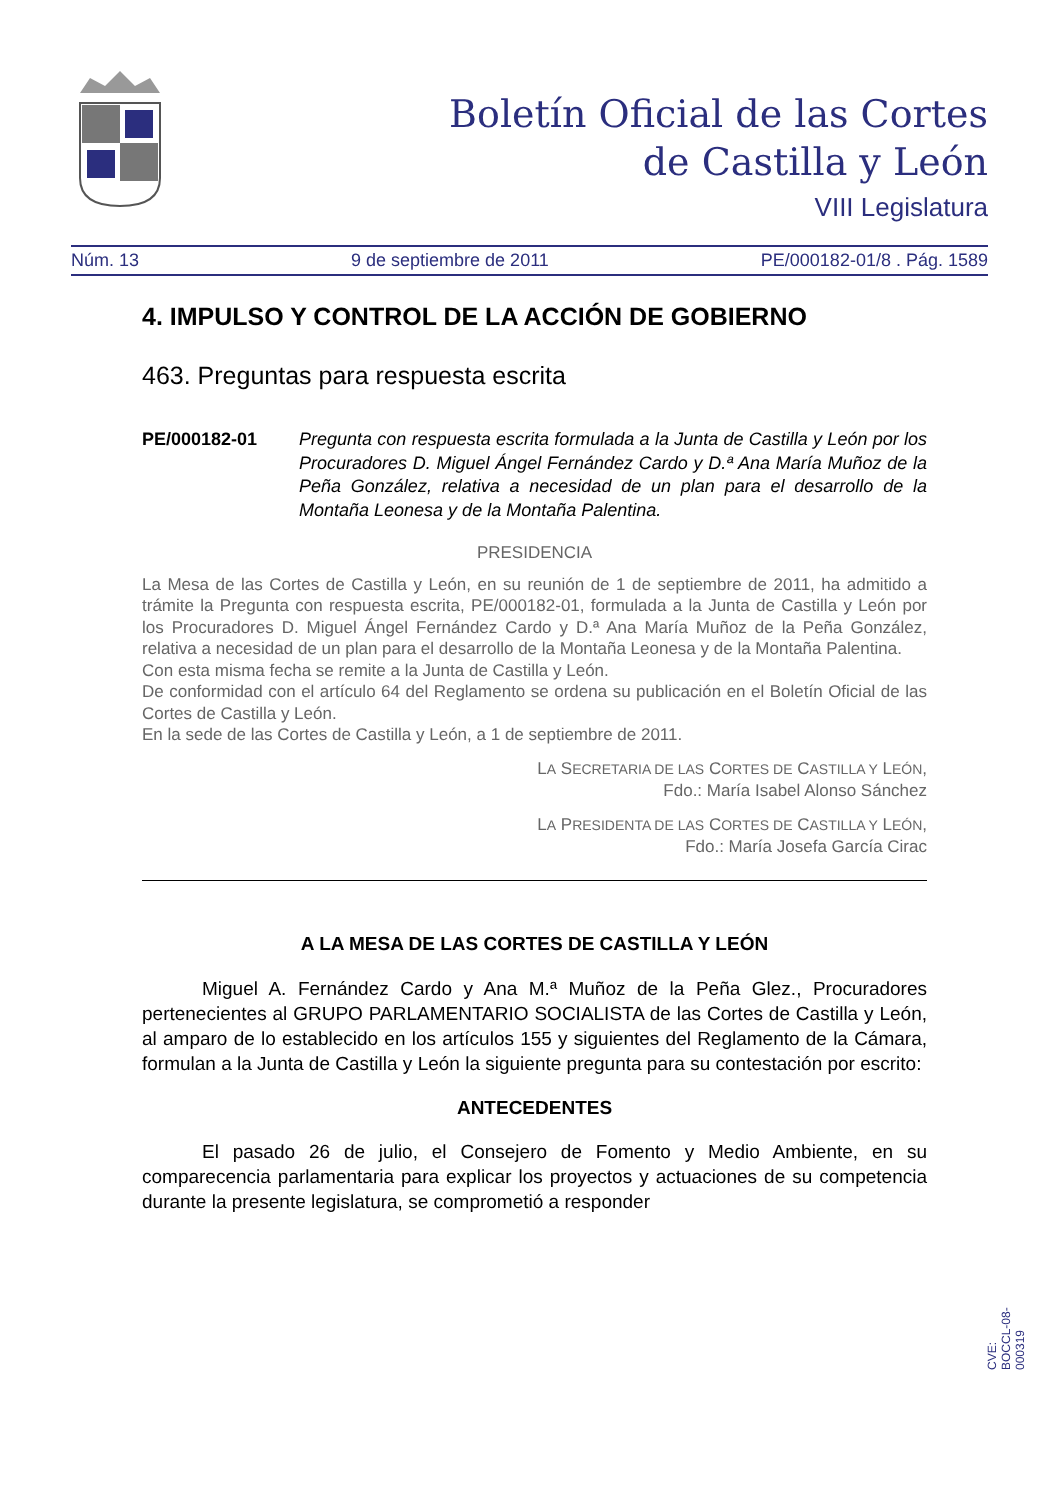Boletín Oficial de las Cortes
de Castilla y León
VIII Legislatura
Núm. 13 9 de septiembre de 2011 PE/000182-01/8 . Pág. 1589
4. IMPULSO Y CONTROL DE LA ACCIÓN DE GOBIERNO
463. Preguntas para respuesta escrita
PE/000182-01 Pregunta con respuesta escrita formulada a la Junta de Castilla y León por los Procuradores D. Miguel Ángel Fernández Cardo y D.ª Ana María Muñoz de la Peña González, relativa a necesidad de un plan para el desarrollo de la Montaña Leonesa y de la Montaña Palentina.
PRESIDENCIA
La Mesa de las Cortes de Castilla y León, en su reunión de 1 de septiembre de 2011, ha admitido a trámite la Pregunta con respuesta escrita, PE/000182-01, formulada a la Junta de Castilla y León por los Procuradores D. Miguel Ángel Fernández Cardo y D.ª Ana María Muñoz de la Peña González, relativa a necesidad de un plan para el desarrollo de la Montaña Leonesa y de la Montaña Palentina.
Con esta misma fecha se remite a la Junta de Castilla y León.
De conformidad con el artículo 64 del Reglamento se ordena su publicación en el Boletín Oficial de las Cortes de Castilla y León.
En la sede de las Cortes de Castilla y León, a 1 de septiembre de 2011.
LA SECRETARIA DE LAS CORTES DE CASTILLA Y LEÓN,
Fdo.: María Isabel Alonso Sánchez
LA PRESIDENTA DE LAS CORTES DE CASTILLA Y LEÓN,
Fdo.: María Josefa García Cirac
A LA MESA DE LAS CORTES DE CASTILLA Y LEÓN
Miguel A. Fernández Cardo y Ana M.ª Muñoz de la Peña Glez., Procuradores pertenecientes al GRUPO PARLAMENTARIO SOCIALISTA de las Cortes de Castilla y León, al amparo de lo establecido en los artículos 155 y siguientes del Reglamento de la Cámara, formulan a la Junta de Castilla y León la siguiente pregunta para su contestación por escrito:
ANTECEDENTES
El pasado 26 de julio, el Consejero de Fomento y Medio Ambiente, en su comparecencia parlamentaria para explicar los proyectos y actuaciones de su competencia durante la presente legislatura, se comprometió a responder
CVE: BOCCL-08-000319